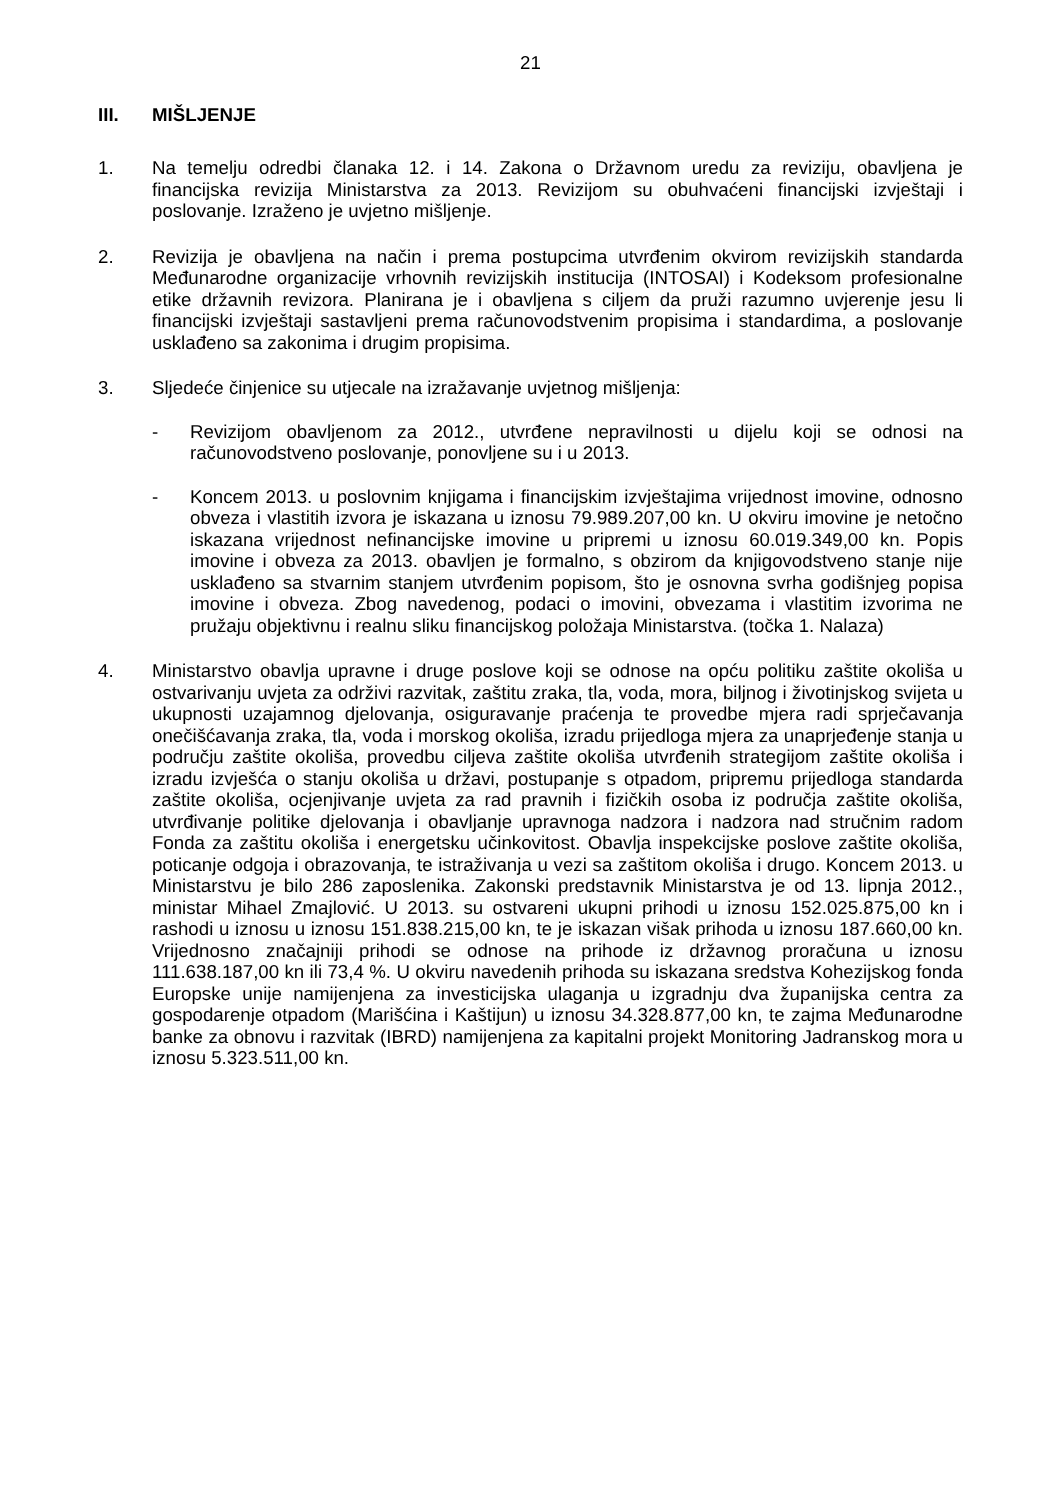21
III. MIŠLJENJE
1. Na temelju odredbi članaka 12. i 14. Zakona o Državnom uredu za reviziju, obavljena je financijska revizija Ministarstva za 2013. Revizijom su obuhvaćeni financijski izvještaji i poslovanje. Izraženo je uvjetno mišljenje.
2. Revizija je obavljena na način i prema postupcima utvrđenim okvirom revizijskih standarda Međunarodne organizacije vrhovnih revizijskih institucija (INTOSAI) i Kodeksom profesionalne etike državnih revizora. Planirana je i obavljena s ciljem da pruži razumno uvjerenje jesu li financijski izvještaji sastavljeni prema računovodstvenim propisima i standardima, a poslovanje usklađeno sa zakonima i drugim propisima.
3. Sljedeće činjenice su utjecale na izražavanje uvjetnog mišljenja:
- Revizijom obavljenom za 2012., utvrđene nepravilnosti u dijelu koji se odnosi na računovodstveno poslovanje, ponovljene su i u 2013.
- Koncem 2013. u poslovnim knjigama i financijskim izvještajima vrijednost imovine, odnosno obveza i vlastitih izvora je iskazana u iznosu 79.989.207,00 kn. U okviru imovine je netočno iskazana vrijednost nefinancijske imovine u pripremi u iznosu 60.019.349,00 kn. Popis imovine i obveza za 2013. obavljen je formalno, s obzirom da knjigovodstveno stanje nije usklađeno sa stvarnim stanjem utvrđenim popisom, što je osnovna svrha godišnjeg popisa imovine i obveza. Zbog navedenog, podaci o imovini, obvezama i vlastitim izvorima ne pružaju objektivnu i realnu sliku financijskog položaja Ministarstva. (točka 1. Nalaza)
4. Ministarstvo obavlja upravne i druge poslove koji se odnose na opću politiku zaštite okoliša u ostvarivanju uvjeta za održivi razvitak, zaštitu zraka, tla, voda, mora, biljnog i životinjskog svijeta u ukupnosti uzajamnog djelovanja, osiguravanje praćenja te provedbe mjera radi sprječavanja onečišćavanja zraka, tla, voda i morskog okoliša, izradu prijedloga mjera za unaprjeđenje stanja u području zaštite okoliša, provedbu ciljeva zaštite okoliša utvrđenih strategijom zaštite okoliša i izradu izvješća o stanju okoliša u državi, postupanje s otpadom, pripremu prijedloga standarda zaštite okoliša, ocjenjivanje uvjeta za rad pravnih i fizičkih osoba iz područja zaštite okoliša, utvrđivanje politike djelovanja i obavljanje upravnoga nadzora i nadzora nad stručnim radom Fonda za zaštitu okoliša i energetsku učinkovitost. Obavlja inspekcijske poslove zaštite okoliša, poticanje odgoja i obrazovanja, te istraživanja u vezi sa zaštitom okoliša i drugo. Koncem 2013. u Ministarstvu je bilo 286 zaposlenika. Zakonski predstavnik Ministarstva je od 13. lipnja 2012., ministar Mihael Zmajlović. U 2013. su ostvareni ukupni prihodi u iznosu 152.025.875,00 kn i rashodi u iznosu u iznosu 151.838.215,00 kn, te je iskazan višak prihoda u iznosu 187.660,00 kn. Vrijednosno značajniji prihodi se odnose na prihode iz državnog proračuna u iznosu 111.638.187,00 kn ili 73,4 %. U okviru navedenih prihoda su iskazana sredstva Kohezijskog fonda Europske unije namijenjena za investicijska ulaganja u izgradnju dva županijska centra za gospodarenje otpadom (Marišćina i Kaštijun) u iznosu 34.328.877,00 kn, te zajma Međunarodne banke za obnovu i razvitak (IBRD) namijenjena za kapitalni projekt Monitoring Jadranskog mora u iznosu 5.323.511,00 kn.